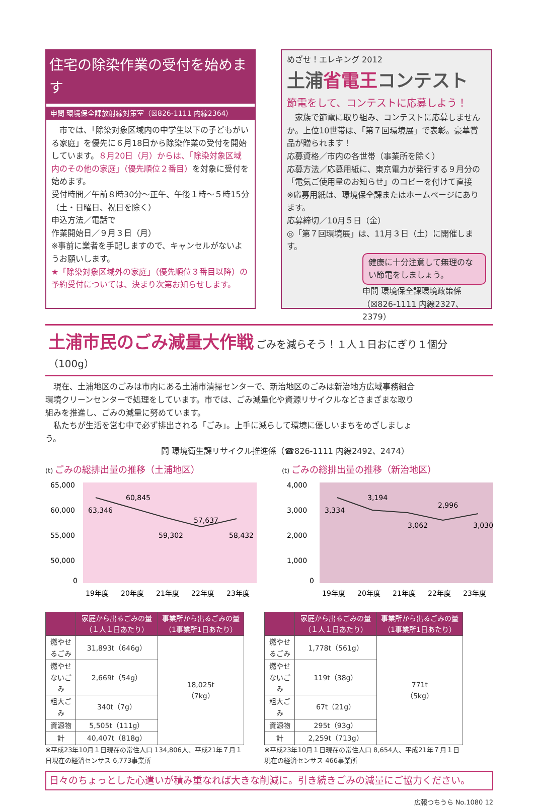住宅の除染作業の受付を始めます
申問 環境保全課放射線対策室（☒826-1111 内線2364）
　市では、「除染対象区域内の中学生以下の子どもがいる家庭」を優先に６月18日から除染作業の受付を開始しています。８月20日（月）からは、「除染対象区域内のその他の家庭」（優先順位２番目）を対象に受付を始めます。
受付時間／午前８時30分～正午、午後１時～５時15分（土・日曜日、祝日を除く）
申込方法／電話で
作業開始日／９月３日（月）
※事前に業者を手配しますので、キャンセルがないようお願いします。
★「除染対象区域外の家庭」（優先順位３番目以降）の予約受付については、決まり次第お知らせします。
めざせ！エレキング 2012
土浦省電王コンテスト
節電をして、コンテストに応募しよう！
　家族で節電に取り組み、コンテストに応募しませんか。上位10世帯は、「第７回環境展」で表彰。豪華賞品が贈られます！
応募資格／市内の各世帯（事業所を除く）
応募方法／応募用紙に、東京電力が発行する９月分の「電気ご使用量のお知らせ」のコピーを付けて直接
※応募用紙は、環境保全課またはホームページにあります。
応募締切／10月５日（金）
◎「第７回環境展」は、11月３日（土）に開催します。
健康に十分注意して無理のない節電をしましょう。
申問 環境保全課環境政策係
（☒826-1111 内線2327、2379）
土浦市民のごみ減量大作戦 ごみを減らそう！１人１日おにぎり１個分（100g）
　現在、土浦地区のごみは市内にある土浦市清掃センターで、新治地区のごみは新治地方広域事務組合環境クリーンセンターで処理をしています。市では、ごみ減量化や資源リサイクルなどさまざまな取り組みを推進し、ごみの減量に努めています。
　私たちが生活を営む中で必ず排出される「ごみ」。上手に減らして環境に優しいまちをめざしましょう。
問 環境衛生課リサイクル推進係（☎826-1111 内線2492、2474）
(t) ごみの総排出量の推移（土浦地区）
65,000
60,000
55,000
50,000
0
63,346
60,845
59,302
57,637
58,432
19年度
20年度
21年度
22年度
23年度
(t) ごみの総排出量の推移（新治地区）
4,000
3,000
2,000
1,000
0
3,334
3,194
3,062
2,996
3,030
19年度
20年度
21年度
22年度
23年度
| | 家庭から出るごみの量（１人１日あたり） | 事業所から出るごみの量（1事業所1日あたり） |
| --- | --- | --- |
| 燃やせるごみ | 31,893t（646g） | 18,025t （7kg） |
| 燃やせないごみ | 2,669t（54g） | |
| 粗大ごみ | 340t（7g） | |
| 資源物 | 5,505t（111g） | |
| 計 | 40,407t（818g） | |
※平成23年10月１日現在の常住人口 134,806人、平成21年７月１日現在の経済センサス 6,773事業所
| | 家庭から出るごみの量（１人１日あたり） | 事業所から出るごみの量（1事業所1日あたり） |
| --- | --- | --- |
| 燃やせるごみ | 1,778t（561g） | 771t （5kg） |
| 燃やせないごみ | 119t（38g） | |
| 粗大ごみ | 67t（21g） | |
| 資源物 | 295t（93g） | |
| 計 | 2,259t（713g） | |
※平成23年10月１日現在の常住人口 8,654人、平成21年７月１日現在の経済センサス 466事業所
日々のちょっとした心遣いが積み重なれば大きな削減に。引き続きごみの減量にご協力ください。
広報つちうら No.1080 12